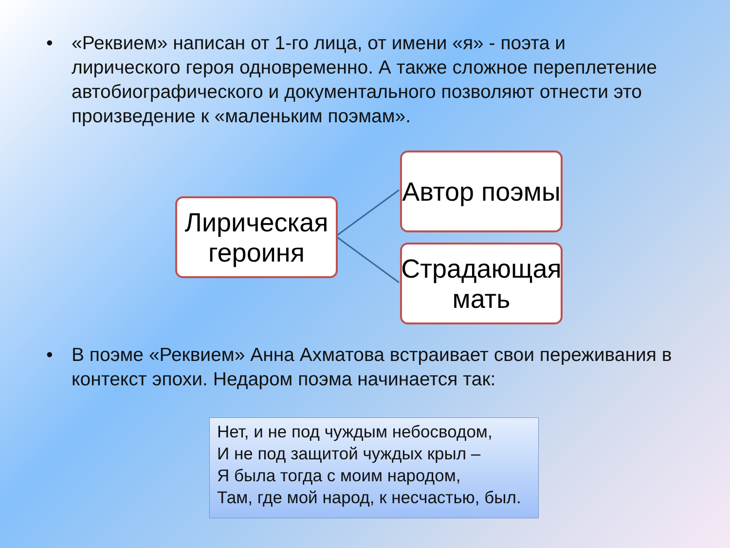• «Реквием» написан от 1-го лица, от имени «я» - поэта и лирического героя одновременно. А также сложное переплетение автобиографического и документального позволяют отнести это произведение к «маленьким поэмам».
Лирическая героиня
Автор поэмы
Страдающая мать
• В поэме «Реквием» Анна Ахматова встраивает свои переживания в контекст эпохи. Недаром поэма начинается так:
Нет, и не под чуждым небосводом,
И не под защитой чуждых крыл –
Я была тогда с моим народом,
Там, где мой народ, к несчастью, был.